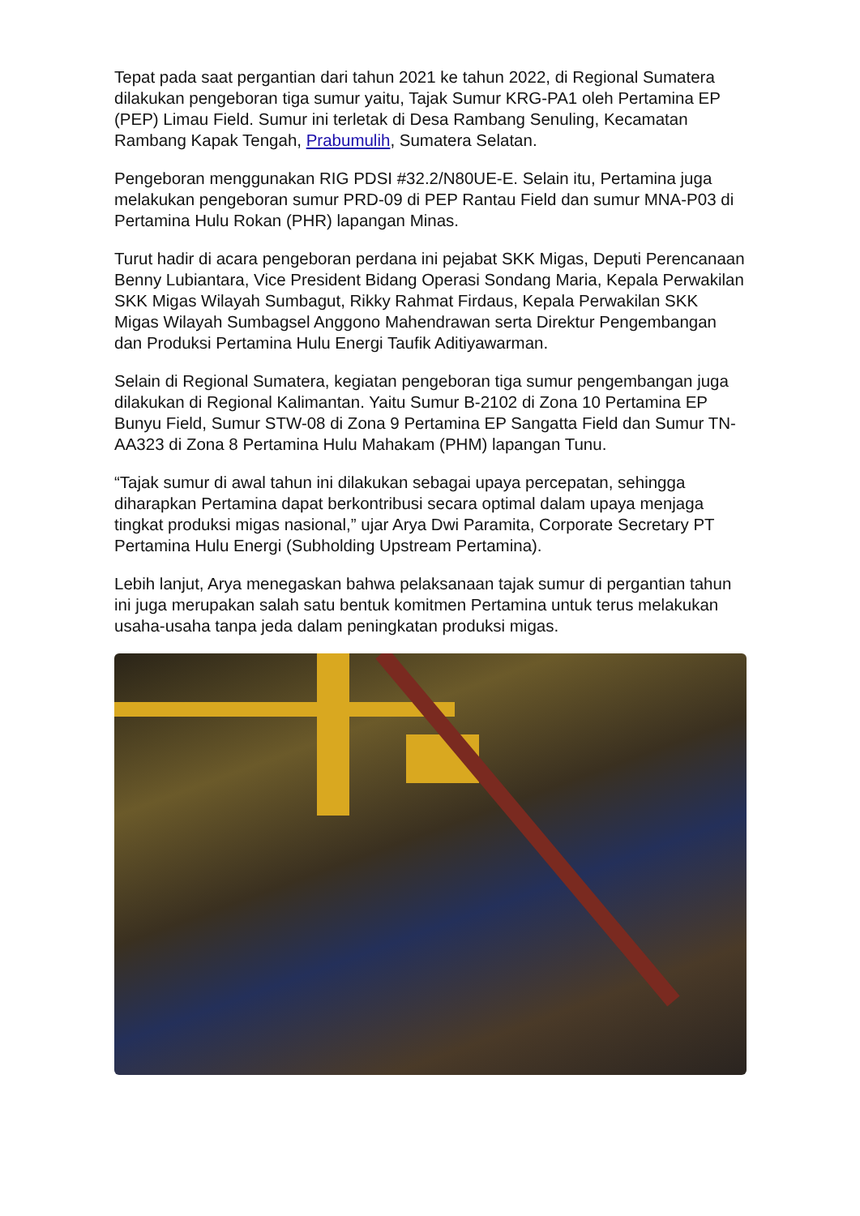Tepat pada saat pergantian dari tahun 2021 ke tahun 2022, di Regional Sumatera dilakukan pengeboran tiga sumur yaitu, Tajak Sumur KRG-PA1 oleh Pertamina EP (PEP) Limau Field. Sumur ini terletak di Desa Rambang Senuling, Kecamatan Rambang Kapak Tengah, Prabumulih, Sumatera Selatan.
Pengeboran menggunakan RIG PDSI #32.2/N80UE-E. Selain itu, Pertamina juga melakukan pengeboran sumur PRD-09 di PEP Rantau Field dan sumur MNA-P03 di Pertamina Hulu Rokan (PHR) lapangan Minas.
Turut hadir di acara pengeboran perdana ini pejabat SKK Migas, Deputi Perencanaan Benny Lubiantara, Vice President Bidang Operasi Sondang Maria, Kepala Perwakilan SKK Migas Wilayah Sumbagut, Rikky Rahmat Firdaus, Kepala Perwakilan SKK Migas Wilayah Sumbagsel Anggono Mahendrawan serta Direktur Pengembangan dan Produksi Pertamina Hulu Energi Taufik Aditiyawarman.
Selain di Regional Sumatera, kegiatan pengeboran tiga sumur pengembangan juga dilakukan di Regional Kalimantan. Yaitu Sumur B-2102 di Zona 10 Pertamina EP Bunyu Field, Sumur STW-08 di Zona 9 Pertamina EP Sangatta Field dan Sumur TN-AA323 di Zona 8 Pertamina Hulu Mahakam (PHM) lapangan Tunu.
“Tajak sumur di awal tahun ini dilakukan sebagai upaya percepatan, sehingga diharapkan Pertamina dapat berkontribusi secara optimal dalam upaya menjaga tingkat produksi migas nasional,” ujar Arya Dwi Paramita, Corporate Secretary PT Pertamina Hulu Energi (Subholding Upstream Pertamina).
Lebih lanjut, Arya menegaskan bahwa pelaksanaan tajak sumur di pergantian tahun ini juga merupakan salah satu bentuk komitmen Pertamina untuk terus melakukan usaha-usaha tanpa jeda dalam peningkatan produksi migas.